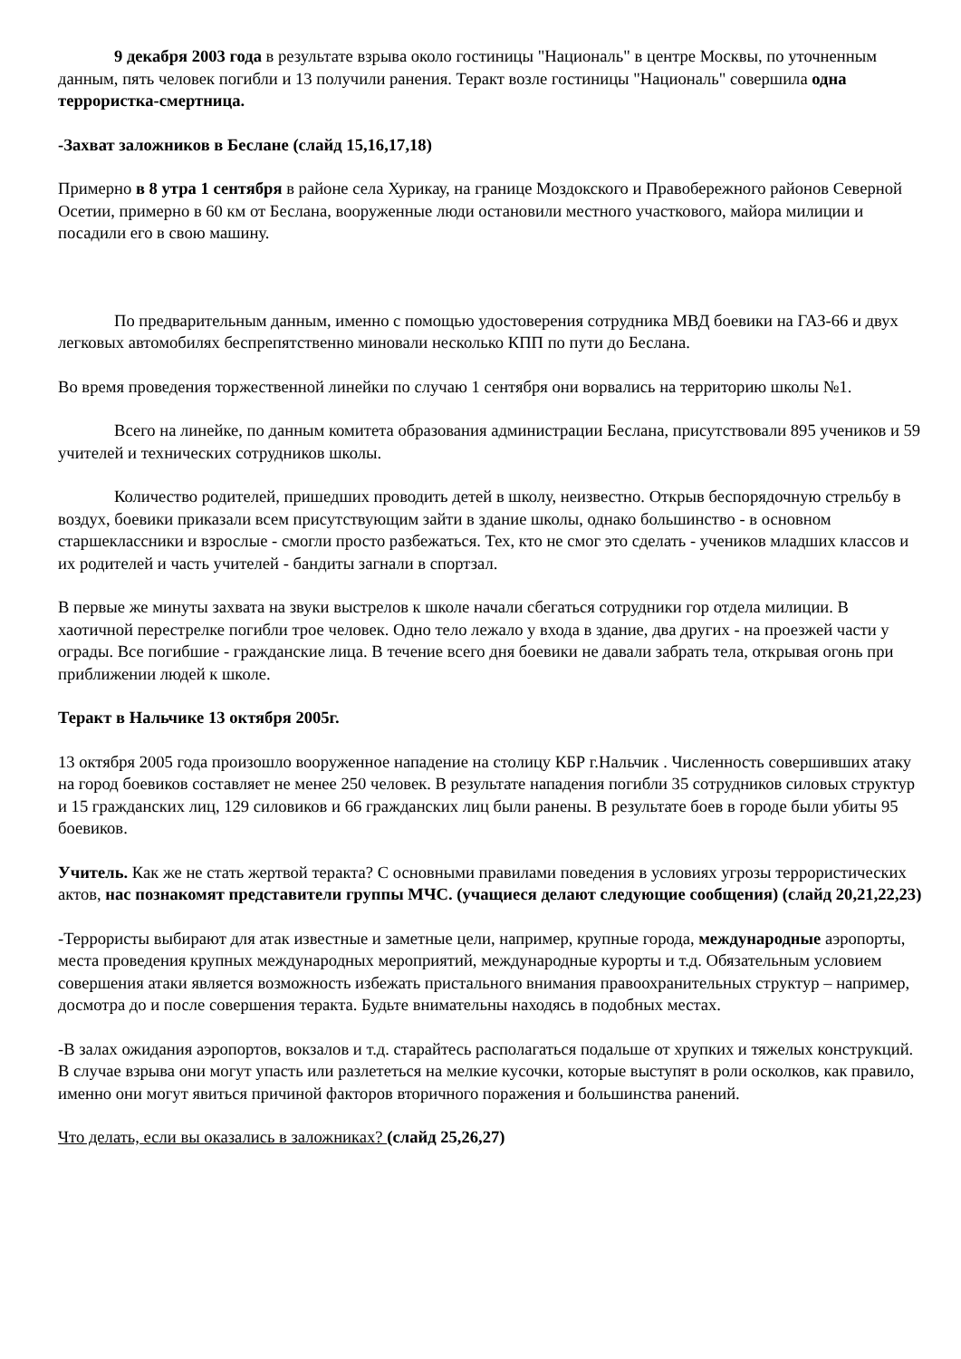9 декабря 2003 года в результате взрыва около гостиницы "Националь" в центре Москвы, по уточненным данным, пять человек погибли и 13 получили ранения. Теракт возле гостиницы "Националь" совершила одна террористка-смертница.
-Захват заложников в Беслане (слайд 15,16,17,18)
Примерно в 8 утра 1 сентября в районе села Хурикау, на границе Моздокского и Правобережного районов Северной Осетии, примерно в 60 км от Беслана, вооруженные люди остановили местного участкового, майора милиции и посадили его в свою машину.
По предварительным данным, именно с помощью удостоверения сотрудника МВД боевики на ГАЗ-66 и двух легковых автомобилях беспрепятственно миновали несколько КПП по пути до Беслана.
Во время проведения торжественной линейки по случаю 1 сентября они ворвались на территорию школы №1.
Всего на линейке, по данным комитета образования администрации Беслана, присутствовали 895 учеников и 59 учителей и технических сотрудников школы.
Количество родителей, пришедших проводить детей в школу, неизвестно. Открыв беспорядочную стрельбу в воздух, боевики приказали всем присутствующим зайти в здание школы, однако большинство - в основном старшеклассники и взрослые - смогли просто разбежаться. Тех, кто не смог это сделать - учеников младших классов и их родителей и часть учителей - бандиты загнали в спортзал.
В первые же минуты захвата на звуки выстрелов к школе начали сбегаться сотрудники гор отдела милиции. В хаотичной перестрелке погибли трое человек. Одно тело лежало у входа в здание, два других - на проезжей части у ограды. Все погибшие - гражданские лица. В течение всего дня боевики не давали забрать тела, открывая огонь при приближении людей к школе.
Теракт в Нальчике 13 октября 2005г.
13 октября 2005 года произошло вооруженное нападение на столицу КБР г.Нальчик . Численность совершивших атаку на город боевиков составляет не менее 250 человек. В результате нападения погибли 35 сотрудников силовых структур и 15 гражданских лиц, 129 силовиков и 66 гражданских лиц были ранены. В результате боев в городе были убиты 95 боевиков.
Учитель. Как же не стать жертвой теракта? С основными правилами поведения в условиях угрозы террористических актов, нас познакомят представители группы МЧС. (учащиеся делают следующие сообщения) (слайд 20,21,22,23)
-Террористы выбирают для атак известные и заметные цели, например, крупные города, международные аэропорты, места проведения крупных международных мероприятий, международные курорты и т.д. Обязательным условием совершения атаки является возможность избежать пристального внимания правоохранительных структур – например, досмотра до и после совершения теракта. Будьте внимательны находясь в подобных местах.
-В залах ожидания аэропортов, вокзалов и т.д. старайтесь располагаться подальше от хрупких и тяжелых конструкций. В случае взрыва они могут упасть или разлететься на мелкие кусочки, которые выступят в роли осколков, как правило, именно они могут явиться причиной факторов вторичного поражения и большинства ранений.
Что делать, если вы оказались в заложниках? (слайд 25,26,27)